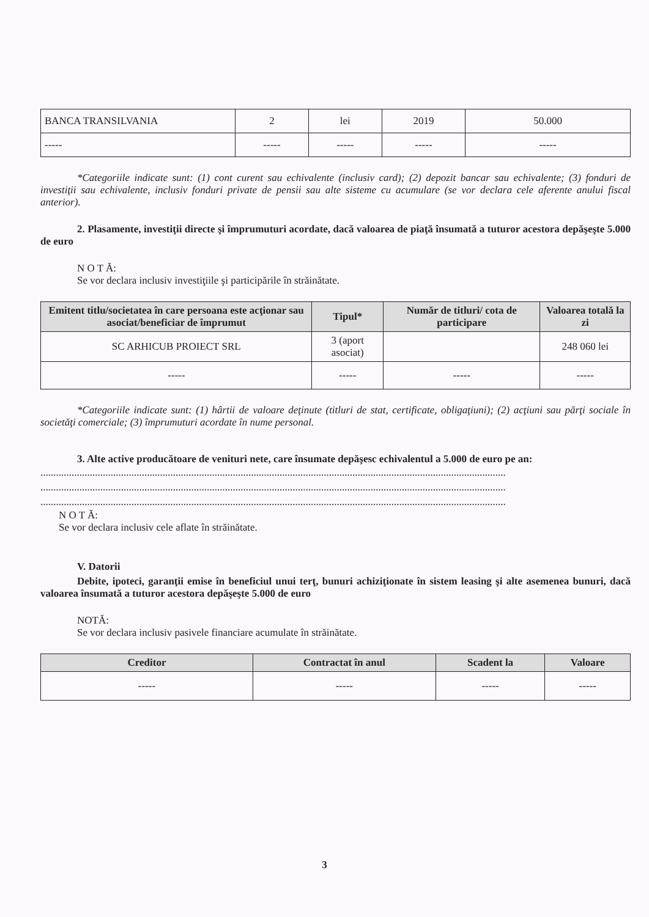| BANCA TRANSILVANIA | 2 | lei | 2019 | 50.000 |
| ----- | ----- | ----- | ----- | ----- |
*Categoriile indicate sunt: (1) cont curent sau echivalente (inclusiv card); (2) depozit bancar sau echivalente; (3) fonduri de investiţii sau echivalente, inclusiv fonduri private de pensii sau alte sisteme cu acumulare (se vor declara cele aferente anului fiscal anterior).
2. Plasamente, investiţii directe şi împrumuturi acordate, dacă valoarea de piaţă însumată a tuturor acestora depăşeşte 5.000 de euro
N O T Ă:
Se vor declara inclusiv investiţiile şi participările în străinătate.
| Emitent titlu/societatea în care persoana este acţionar sau asociat/beneficiar de împrumut | Tipul* | Număr de titluri/ cota de participare | Valoarea totală la zi |
| --- | --- | --- | --- |
| SC ARHICUB PROIECT SRL | 3 (aport asociat) | | 248 060 lei |
| ----- | ----- | ----- | ----- |
*Categoriile indicate sunt: (1) hârtii de valoare deţinute (titluri de stat, certificate, obligaţiuni); (2) acţiuni sau părţi sociale în societăţi comerciale; (3) împrumuturi acordate în nume personal.
3. Alte active producătoare de venituri nete, care însumate depăşesc echivalentul a 5.000 de euro pe an:
...................................................................................................................................................................................
...................................................................................................................................................................................
...................................................................................................................................................................................
N O T Ă:
Se vor declara inclusiv cele aflate în străinătate.
V. Datorii
Debite, ipoteci, garanţii emise în beneficiul unui terţ, bunuri achiziţionate în sistem leasing şi alte asemenea bunuri, dacă valoarea însumată a tuturor acestora depăşeşte 5.000 de euro
NOTĂ:
Se vor declara inclusiv pasivele financiare acumulate în străinătate.
| Creditor | Contractat în anul | Scadent la | Valoare |
| --- | --- | --- | --- |
| ----- | ----- | ----- | ----- |
3